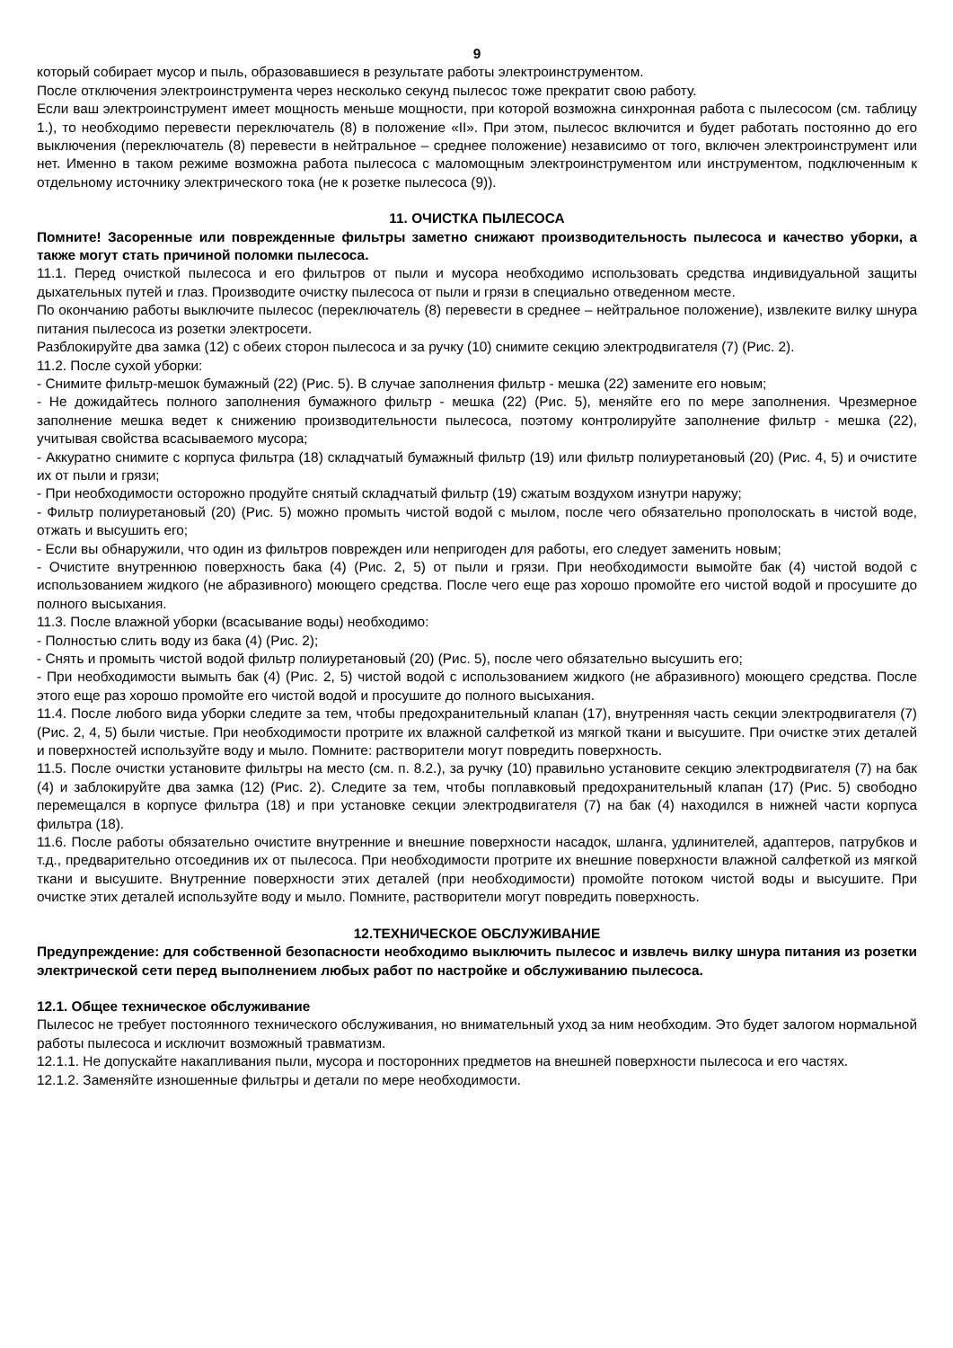9
который собирает мусор и пыль, образовавшиеся в результате работы электроинструментом.
После отключения электроинструмента через несколько секунд пылесос тоже прекратит свою работу.
Если ваш электроинструмент имеет мощность меньше мощности, при которой возможна синхронная работа с пылесосом (см. таблицу 1.), то необходимо перевести переключатель (8) в положение «II». При этом, пылесос включится и будет работать постоянно до его выключения (переключатель (8) перевести в нейтральное – среднее положение) независимо от того, включен электроинструмент или нет. Именно в таком режиме возможна работа пылесоса с маломощным электроинструментом или инструментом, подключенным к отдельному источнику электрического тока (не к розетке пылесоса (9)).
11. ОЧИСТКА ПЫЛЕСОСА
Помните! Засоренные или поврежденные фильтры заметно снижают производительность пылесоса и качество уборки, а также могут стать причиной поломки пылесоса.
11.1. Перед очисткой пылесоса и его фильтров от пыли и мусора необходимо использовать средства индивидуальной защиты дыхательных путей и глаз. Производите очистку пылесоса от пыли и грязи в специально отведенном месте.
По окончанию работы выключите пылесос (переключатель (8) перевести в среднее – нейтральное положение), извлеките вилку шнура питания пылесоса из розетки электросети.
Разблокируйте два замка (12) с обеих сторон пылесоса и за ручку (10) снимите секцию электродвигателя (7) (Рис. 2).
11.2. После сухой уборки:
- Снимите фильтр-мешок бумажный (22) (Рис. 5). В случае заполнения фильтр - мешка (22) замените его новым;
- Не дожидайтесь полного заполнения бумажного фильтр - мешка (22) (Рис. 5), меняйте его по мере заполнения. Чрезмерное заполнение мешка ведет к снижению производительности пылесоса, поэтому контролируйте заполнение фильтр - мешка (22), учитывая свойства всасываемого мусора;
- Аккуратно снимите с корпуса фильтра (18) складчатый бумажный фильтр (19) или фильтр полиуретановый (20) (Рис. 4, 5) и очистите их от пыли и грязи;
- При необходимости осторожно продуйте снятый складчатый фильтр (19) сжатым воздухом изнутри наружу;
- Фильтр полиуретановый (20) (Рис. 5) можно промыть чистой водой с мылом, после чего обязательно прополоскать в чистой воде, отжать и высушить его;
- Если вы обнаружили, что один из фильтров поврежден или непригоден для работы, его следует заменить новым;
- Очистите внутреннюю поверхность бака (4) (Рис. 2, 5) от пыли и грязи. При необходимости вымойте бак (4) чистой водой с использованием жидкого (не абразивного) моющего средства. После чего еще раз хорошо промойте его чистой водой и просушите до полного высыхания.
11.3. После влажной уборки (всасывание воды) необходимо:
- Полностью слить воду из бака (4) (Рис. 2);
- Снять и промыть чистой водой фильтр полиуретановый (20) (Рис. 5), после чего обязательно высушить его;
- При необходимости вымыть бак (4) (Рис. 2, 5) чистой водой с использованием жидкого (не абразивного) моющего средства. После этого еще раз хорошо промойте его чистой водой и просушите до полного высыхания.
11.4. После любого вида уборки следите за тем, чтобы предохранительный клапан (17), внутренняя часть секции электродвигателя (7) (Рис. 2, 4, 5) были чистые. При необходимости протрите их влажной салфеткой из мягкой ткани и высушите. При очистке этих деталей и поверхностей используйте воду и мыло. Помните: растворители могут повредить поверхность.
11.5. После очистки установите фильтры на место (см. п. 8.2.), за ручку (10) правильно установите секцию электродвигателя (7) на бак (4) и заблокируйте два замка (12) (Рис. 2). Следите за тем, чтобы поплавковый предохранительный клапан (17) (Рис. 5) свободно перемещался в корпусе фильтра (18) и при установке секции электродвигателя (7) на бак (4) находился в нижней части корпуса фильтра (18).
11.6. После работы обязательно очистите внутренние и внешние поверхности насадок, шланга, удлинителей, адаптеров, патрубков и т.д., предварительно отсоединив их от пылесоса. При необходимости протрите их внешние поверхности влажной салфеткой из мягкой ткани и высушите. Внутренние поверхности этих деталей (при необходимости) промойте потоком чистой воды и высушите. При очистке этих деталей используйте воду и мыло. Помните, растворители могут повредить поверхность.
12.ТЕХНИЧЕСКОЕ ОБСЛУЖИВАНИЕ
Предупреждение: для собственной безопасности необходимо выключить пылесос и извлечь вилку шнура питания из розетки электрической сети перед выполнением любых работ по настройке и обслуживанию пылесоса.
12.1. Общее техническое обслуживание
Пылесос не требует постоянного технического обслуживания, но внимательный уход за ним необходим. Это будет залогом нормальной работы пылесоса и исключит возможный травматизм.
12.1.1. Не допускайте накапливания пыли, мусора и посторонних предметов на внешней поверхности пылесоса и его частях.
12.1.2. Заменяйте изношенные фильтры и детали по мере необходимости.